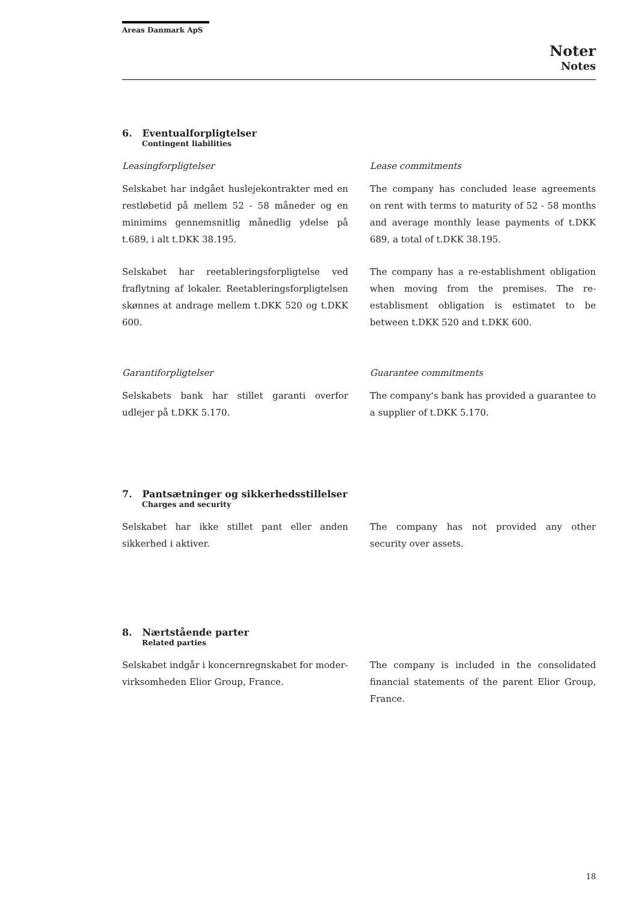Areas Danmark ApS
Noter
Notes
6. Eventualforpligtelser
Contingent liabilities
Leasingforpligtelser
Selskabet har indgået huslejekontrakter med en restløbetid på mellem 52 - 58 måneder og en minimims gennemsnitlig månedlig ydelse på t.689, i alt t.DKK 38.195.
Selskabet har reetableringsforpligtelse ved fraflytning af lokaler. Reetableringsforpligtelsen skønnes at andrage mellem t.DKK 520 og t.DKK 600.
Garantiforpligtelser
Selskabets bank har stillet garanti overfor udlejer på t.DKK 5.170.
Lease commitments
The company has concluded lease agreements on rent with terms to maturity of 52 - 58 months and average monthly lease payments of t.DKK 689, a total of t.DKK 38.195.
The company has a re-establishment obligation when moving from the premises. The re-establisment obligation is estimatet to be between t.DKK 520 and t.DKK 600.
Guarantee commitments
The company's bank has provided a guarantee to a supplier of t.DKK 5.170.
7. Pantsætninger og sikkerhedsstillelser
Charges and security
Selskabet har ikke stillet pant eller anden sikkerhed i aktiver.
The company has not provided any other security over assets.
8. Nærtstående parter
Related parties
Selskabet indgår i koncernregnskabet for moder-virksomheden Elior Group, France.
The company is included in the consolidated financial statements of the parent Elior Group, France.
18